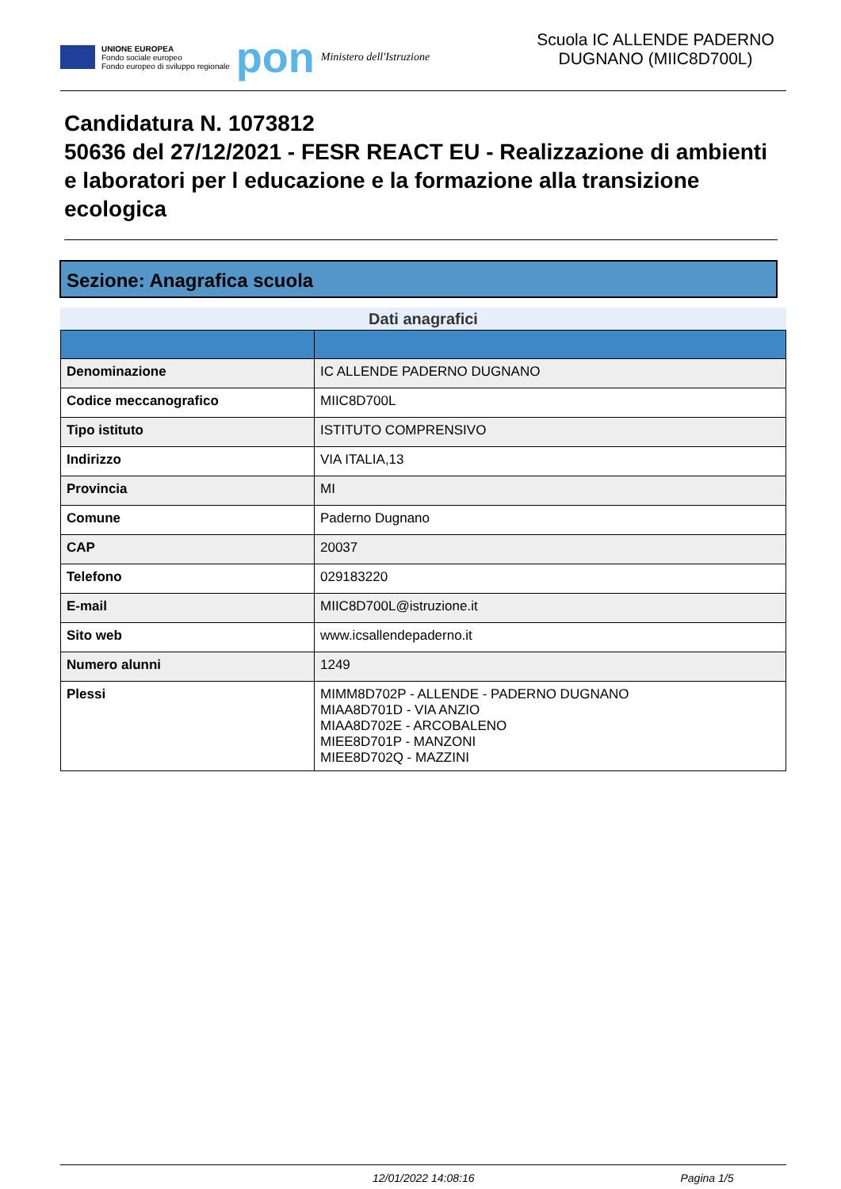UNIONE EUROPEA
Fondo sociale europeo
Fondo europeo di sviluppo regionale
pon
Ministero dell'Istruzione
Scuola IC ALLENDE PADERNO DUGNANO (MIIC8D700L)
Candidatura N. 1073812
50636 del 27/12/2021 - FESR REACT EU - Realizzazione di ambienti e laboratori per l educazione e la formazione alla transizione ecologica
Sezione: Anagrafica scuola
Dati anagrafici
| Denominazione | IC ALLENDE PADERNO DUGNANO |
| Codice meccanografico | MIIC8D700L |
| Tipo istituto | ISTITUTO COMPRENSIVO |
| Indirizzo | VIA ITALIA,13 |
| Provincia | MI |
| Comune | Paderno Dugnano |
| CAP | 20037 |
| Telefono | 029183220 |
| E-mail | MIIC8D700L@istruzione.it |
| Sito web | www.icsallendepaderno.it |
| Numero alunni | 1249 |
| Plessi | MIMM8D702P - ALLENDE - PADERNO DUGNANO MIAA8D701D - VIA ANZIO MIAA8D702E - ARCOBALENO MIEE8D701P - MANZONI MIEE8D702Q - MAZZINI |
12/01/2022 14:08:16 Pagina 1/5